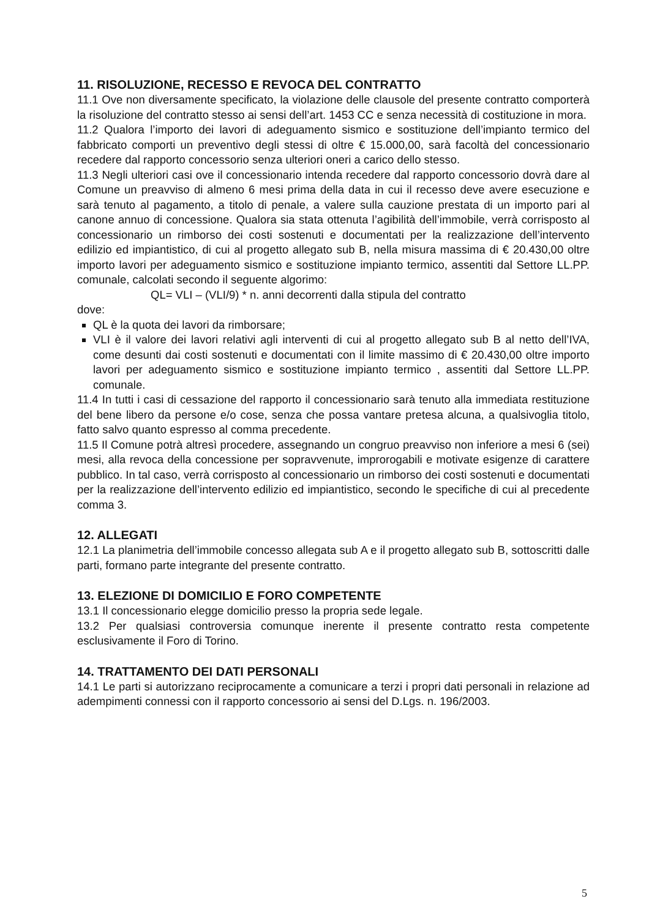11. RISOLUZIONE, RECESSO E REVOCA DEL CONTRATTO
11.1 Ove non diversamente specificato, la violazione delle clausole del presente contratto comporterà la risoluzione del contratto stesso ai sensi dell’art. 1453 CC e senza necessità di costituzione in mora.
11.2 Qualora l’importo dei lavori di adeguamento sismico e sostituzione dell’impianto termico del fabbricato comporti un preventivo degli stessi di oltre € 15.000,00, sarà facoltà del concessionario recedere dal rapporto concessorio senza ulteriori oneri a carico dello stesso.
11.3 Negli ulteriori casi ove il concessionario intenda recedere dal rapporto concessorio dovrà dare al Comune un preavviso di almeno 6 mesi prima della data in cui il recesso deve avere esecuzione e sarà tenuto al pagamento, a titolo di penale, a valere sulla cauzione prestata di un importo pari al canone annuo di concessione. Qualora sia stata ottenuta l’agibilità dell’immobile, verrà corrisposto al concessionario un rimborso dei costi sostenuti e documentati per la realizzazione dell’intervento edilizio ed impiantistico, di cui al progetto allegato sub B, nella misura massima di € 20.430,00 oltre importo lavori per adeguamento sismico e sostituzione impianto termico, assentiti dal Settore LL.PP. comunale, calcolati secondo il seguente algorimo:
QL= VLI – (VLI/9) * n. anni decorrenti dalla stipula del contratto
dove:
QL è la quota dei lavori da rimborsare;
VLI è il valore dei lavori relativi agli interventi di cui al progetto allegato sub B al netto dell’IVA, come desunti dai costi sostenuti e documentati con il limite massimo di € 20.430,00 oltre importo lavori per adeguamento sismico e sostituzione impianto termico , assentiti dal Settore LL.PP. comunale.
11.4 In tutti i casi di cessazione del rapporto il concessionario sarà tenuto alla immediata restituzione del bene libero da persone e/o cose, senza che possa vantare pretesa alcuna, a qualsivoglia titolo, fatto salvo quanto espresso al comma precedente.
11.5 Il Comune potrà altresì procedere, assegnando un congruo preavviso non inferiore a mesi 6 (sei) mesi, alla revoca della concessione per sopravvenute, improrogabili e motivate esigenze di carattere pubblico. In tal caso, verrà corrisposto al concessionario un rimborso dei costi sostenuti e documentati per la realizzazione dell’intervento edilizio ed impiantistico, secondo le specifiche di cui al precedente comma 3.
12. ALLEGATI
12.1 La planimetria dell’immobile concesso allegata sub A e il progetto allegato sub B, sottoscritti dalle parti, formano parte integrante del presente contratto.
13. ELEZIONE DI DOMICILIO E FORO COMPETENTE
13.1 Il concessionario elegge domicilio presso la propria sede legale.
13.2 Per qualsiasi controversia comunque inerente il presente contratto resta competente esclusivamente il Foro di Torino.
14. TRATTAMENTO DEI DATI PERSONALI
14.1 Le parti si autorizzano reciprocamente a comunicare a terzi i propri dati personali in relazione ad adempimenti connessi con il rapporto concessorio ai sensi del D.Lgs. n. 196/2003.
5